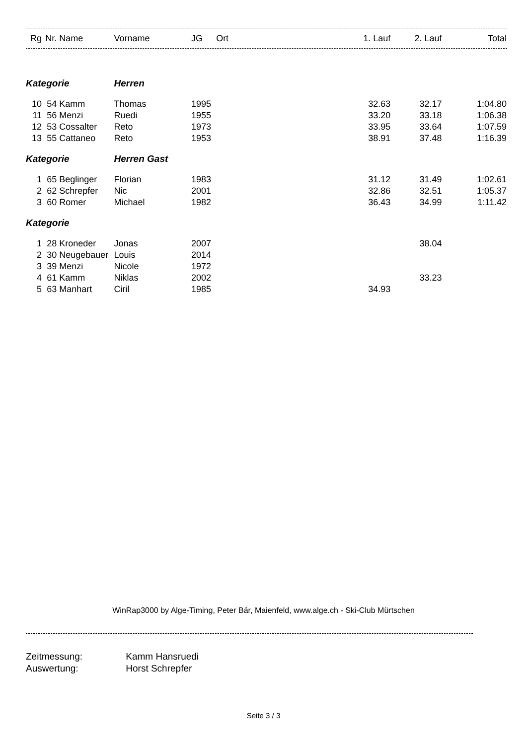| Rg | Nr. | Name | Vorname | JG | Ort | 1. Lauf | 2. Lauf | Total |
| --- | --- | --- | --- | --- | --- | --- | --- | --- |
| Kategorie | | | Herren | | | | | |
| 10 | 54 | Kamm | Thomas | 1995 | | 32.63 | 32.17 | 1:04.80 |
| 11 | 56 | Menzi | Ruedi | 1955 | | 33.20 | 33.18 | 1:06.38 |
| 12 | 53 | Cossalter | Reto | 1973 | | 33.95 | 33.64 | 1:07.59 |
| 13 | 55 | Cattaneo | Reto | 1953 | | 38.91 | 37.48 | 1:16.39 |
| Kategorie | | | Herren Gast | | | | | |
| 1 | 65 | Beglinger | Florian | 1983 | | 31.12 | 31.49 | 1:02.61 |
| 2 | 62 | Schrepfer | Nic | 2001 | | 32.86 | 32.51 | 1:05.37 |
| 3 | 60 | Romer | Michael | 1982 | | 36.43 | 34.99 | 1:11.42 |
| Kategorie | | | | | | | | |
| 1 | 28 | Kroneder | Jonas | 2007 | | | 38.04 | |
| 2 | 30 | Neugebauer | Louis | 2014 | | | | |
| 3 | 39 | Menzi | Nicole | 1972 | | | | |
| 4 | 61 | Kamm | Niklas | 2002 | | | 33.23 | |
| 5 | 63 | Manhart | Ciril | 1985 | | 34.93 | | |
WinRap3000 by Alge-Timing, Peter Bär, Maienfeld, www.alge.ch - Ski-Club Mürtschen
Zeitmessung: Kamm Hansruedi
Auswertung: Horst Schrepfer
Seite 3 / 3